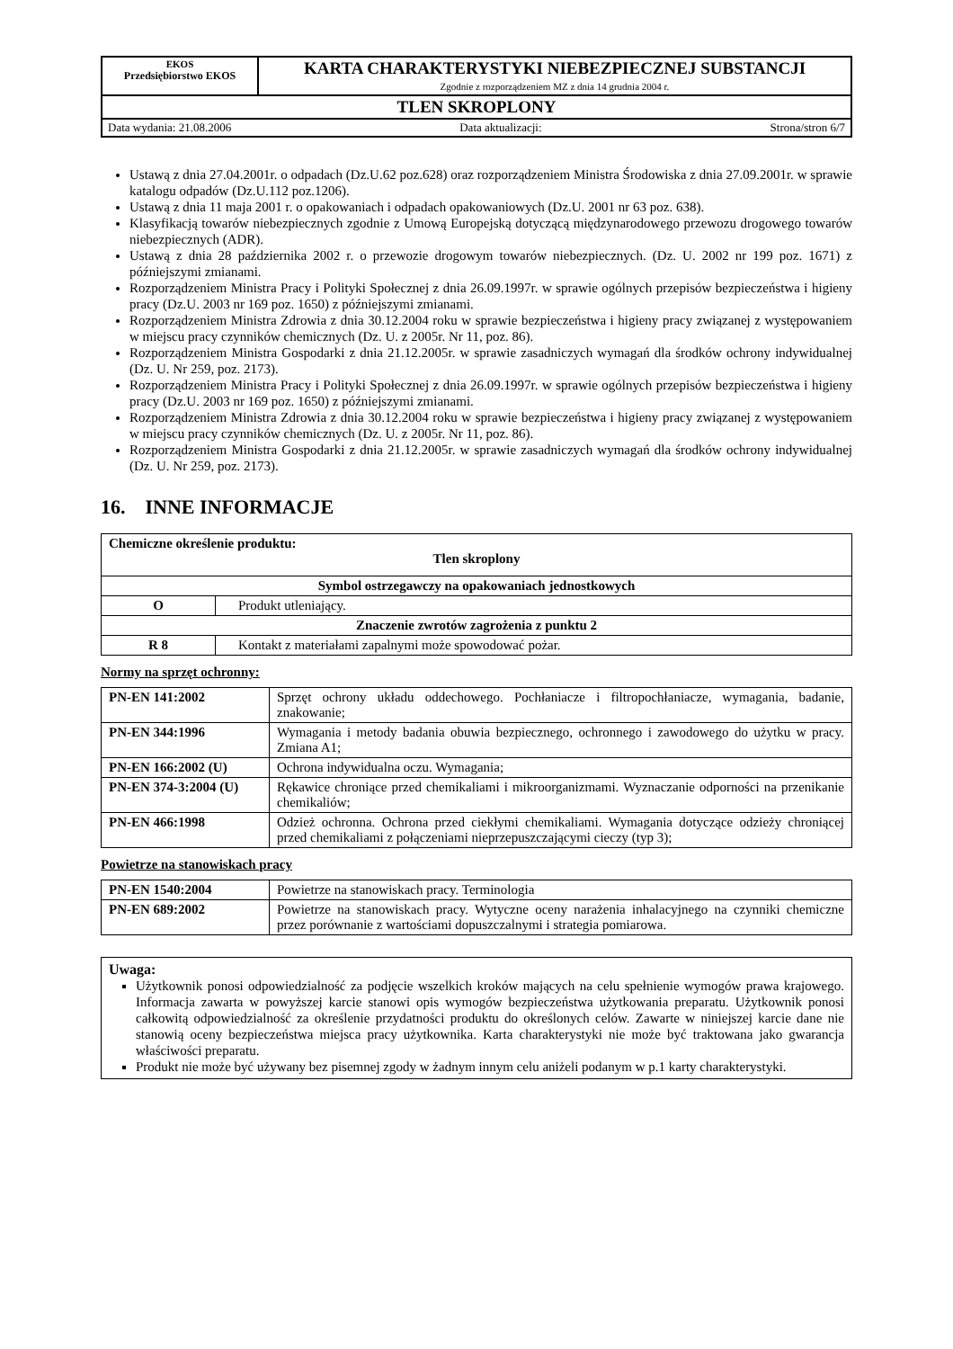| EKOS Przedsiębiorstwo EKOS | KARTA CHARAKTERYSTYKI NIEBEZPIECZNEJ SUBSTANCJI Zgodnie z rozporządzeniem MZ z dnia 14 grudnia 2004 r. |
| TLEN SKROPLONY | |
| Data wydania: 21.08.2006 Data aktualizacji: Strona/stron 6/7 | |
Ustawą z dnia 27.04.2001r. o odpadach (Dz.U.62 poz.628) oraz rozporządzeniem Ministra Środowiska z dnia 27.09.2001r. w sprawie katalogu odpadów (Dz.U.112 poz.1206).
Ustawą z dnia 11 maja 2001 r. o opakowaniach i odpadach opakowaniowych (Dz.U. 2001 nr 63 poz. 638).
Klasyfikacją towarów niebezpiecznych zgodnie z Umową Europejską dotyczącą międzynarodowego przewozu drogowego towarów niebezpiecznych (ADR).
Ustawą z dnia 28 października 2002 r. o przewozie drogowym towarów niebezpiecznych. (Dz. U. 2002 nr 199 poz. 1671) z późniejszymi zmianami.
Rozporządzeniem Ministra Pracy i Polityki Społecznej z dnia 26.09.1997r. w sprawie ogólnych przepisów bezpieczeństwa i higieny pracy (Dz.U. 2003 nr 169 poz. 1650) z późniejszymi zmianami.
Rozporządzeniem Ministra Zdrowia z dnia 30.12.2004 roku w sprawie bezpieczeństwa i higieny pracy związanej z występowaniem w miejscu pracy czynników chemicznych (Dz. U. z 2005r. Nr 11, poz. 86).
Rozporządzeniem Ministra Gospodarki z dnia 21.12.2005r. w sprawie zasadniczych wymagań dla środków ochrony indywidualnej (Dz. U. Nr 259, poz. 2173).
Rozporządzeniem Ministra Pracy i Polityki Społecznej z dnia 26.09.1997r. w sprawie ogólnych przepisów bezpieczeństwa i higieny pracy (Dz.U. 2003 nr 169 poz. 1650) z późniejszymi zmianami.
Rozporządzeniem Ministra Zdrowia z dnia 30.12.2004 roku w sprawie bezpieczeństwa i higieny pracy związanej z występowaniem w miejscu pracy czynników chemicznych (Dz. U. z 2005r. Nr 11, poz. 86).
Rozporządzeniem Ministra Gospodarki z dnia 21.12.2005r. w sprawie zasadniczych wymagań dla środków ochrony indywidualnej (Dz. U. Nr 259, poz. 2173).
16. INNE INFORMACJE
| Chemiczne określenie produktu: Tlen skroplony | |
| Symbol ostrzegawczy na opakowaniach jednostkowych | |
| O | Produkt utleniający. |
| Znaczenie zwrotów zagrożenia z punktu 2 | |
| R 8 | Kontakt z materiałami zapalnymi może spowodować pożar. |
Normy na sprzęt ochronny:
| PN-EN 141:2002 | Sprzęt ochrony układu oddechowego. Pochłaniacze i filtropochłaniacze, wymagania, badanie, znakowanie; |
| PN-EN 344:1996 | Wymagania i metody badania obuwia bezpiecznego, ochronnego i zawodowego do użytku w pracy. Zmiana A1; |
| PN-EN 166:2002 (U) | Ochrona indywidualna oczu. Wymagania; |
| PN-EN 374-3:2004 (U) | Rękawice chroniące przed chemikaliami i mikroorganizmami. Wyznaczanie odporności na przenikanie chemikaliów; |
| PN-EN 466:1998 | Odzież ochronna. Ochrona przed ciekłymi chemikaliami. Wymagania dotyczące odzieży chroniącej przed chemikaliami z połączeniami nieprzepuszczającymi cieczy (typ 3); |
Powietrze na stanowiskach pracy
| PN-EN 1540:2004 | Powietrze na stanowiskach pracy. Terminologia |
| PN-EN 689:2002 | Powietrze na stanowiskach pracy. Wytyczne oceny narażenia inhalacyjnego na czynniki chemiczne przez porównanie z wartościami dopuszczalnymi i strategia pomiarowa. |
Uwaga:
Użytkownik ponosi odpowiedzialność za podjęcie wszelkich kroków mających na celu spełnienie wymogów prawa krajowego. Informacja zawarta w powyższej karcie stanowi opis wymogów bezpieczeństwa użytkowania preparatu. Użytkownik ponosi całkowitą odpowiedzialność za określenie przydatności produktu do określonych celów. Zawarte w niniejszej karcie dane nie stanowią oceny bezpieczeństwa miejsca pracy użytkownika. Karta charakterystyki nie może być traktowana jako gwarancja właściwości preparatu.
Produkt nie może być używany bez pisemnej zgody w żadnym innym celu aniżeli podanym w p.1 karty charakterystyki.